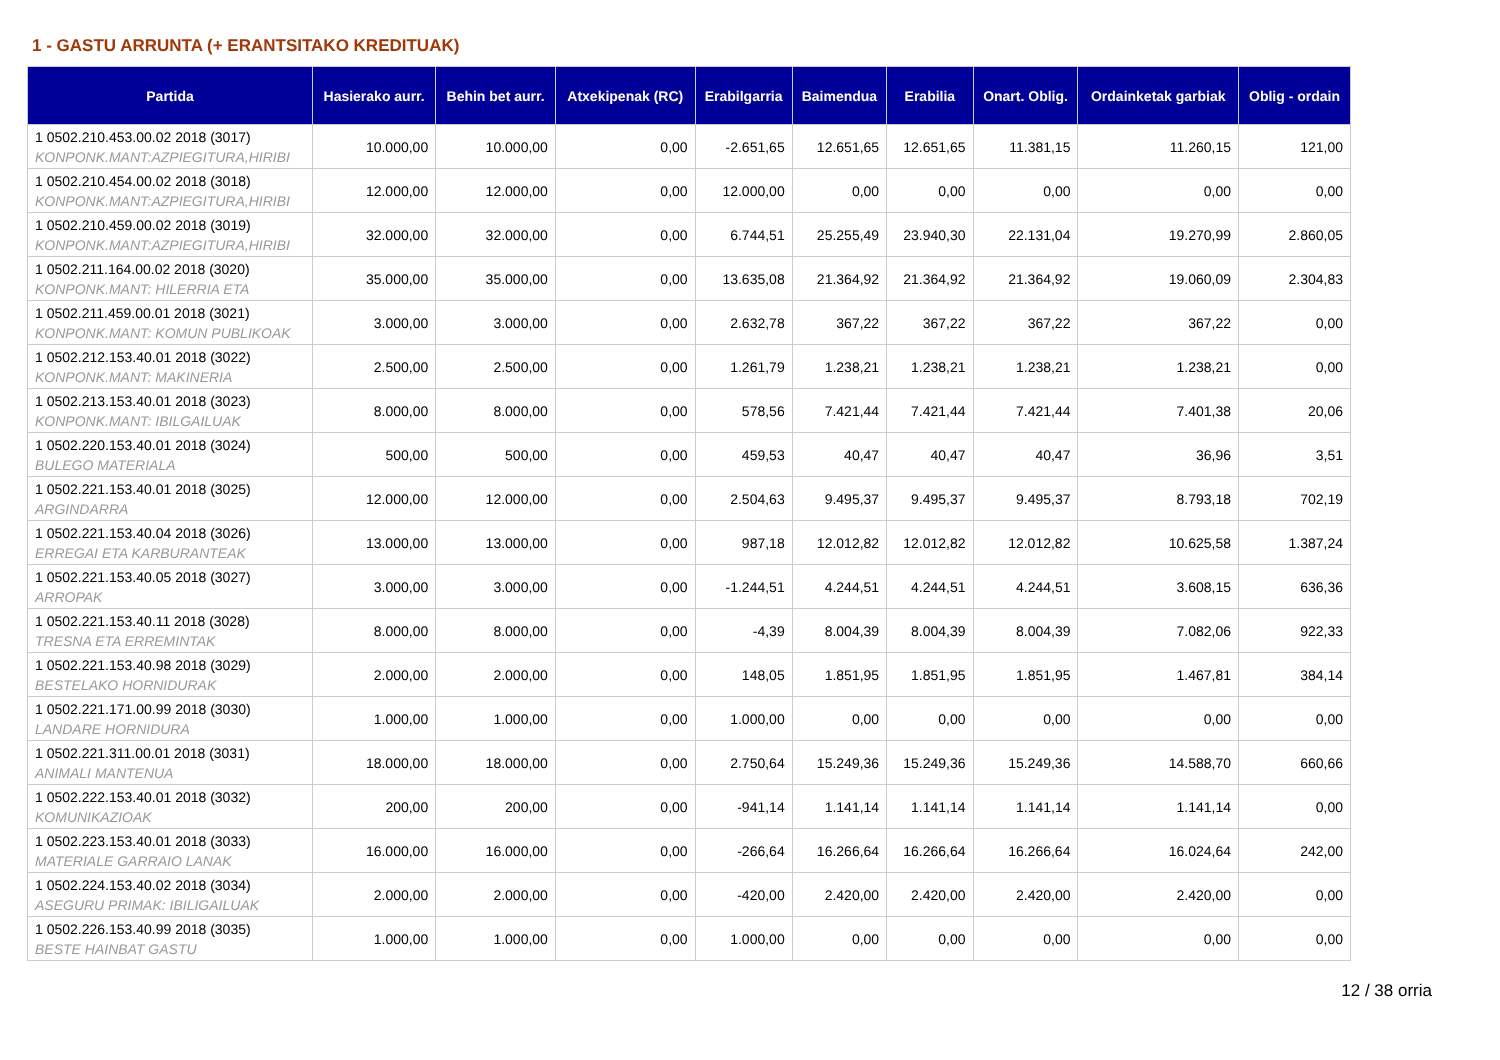1 - GASTU ARRUNTA (+ ERANTSITAKO KREDITUAK)
| Partida | Hasierako aurr. | Behin bet aurr. | Atxekipenak (RC) | Erabilgarria | Baimendua | Erabilia | Onart. Oblig. | Ordainketak garbiak | Oblig - ordain |
| --- | --- | --- | --- | --- | --- | --- | --- | --- | --- |
| 1 0502.210.453.00.02 2018 (3017) KONPONK.MANT:AZPIEGITURA,HIRIBI | 10.000,00 | 10.000,00 | 0,00 | -2.651,65 | 12.651,65 | 12.651,65 | 11.381,15 | 11.260,15 | 121,00 |
| 1 0502.210.454.00.02 2018 (3018) KONPONK.MANT:AZPIEGITURA,HIRIBI | 12.000,00 | 12.000,00 | 0,00 | 12.000,00 | 0,00 | 0,00 | 0,00 | 0,00 | 0,00 |
| 1 0502.210.459.00.02 2018 (3019) KONPONK.MANT:AZPIEGITURA,HIRIBI | 32.000,00 | 32.000,00 | 0,00 | 6.744,51 | 25.255,49 | 23.940,30 | 22.131,04 | 19.270,99 | 2.860,05 |
| 1 0502.211.164.00.02 2018 (3020) KONPONK.MANT: HILERRIA ETA | 35.000,00 | 35.000,00 | 0,00 | 13.635,08 | 21.364,92 | 21.364,92 | 21.364,92 | 19.060,09 | 2.304,83 |
| 1 0502.211.459.00.01 2018 (3021) KONPONK.MANT: KOMUN PUBLIKOAK | 3.000,00 | 3.000,00 | 0,00 | 2.632,78 | 367,22 | 367,22 | 367,22 | 367,22 | 0,00 |
| 1 0502.212.153.40.01 2018 (3022) KONPONK.MANT: MAKINERIA | 2.500,00 | 2.500,00 | 0,00 | 1.261,79 | 1.238,21 | 1.238,21 | 1.238,21 | 1.238,21 | 0,00 |
| 1 0502.213.153.40.01 2018 (3023) KONPONK.MANT: IBILGAILUAK | 8.000,00 | 8.000,00 | 0,00 | 578,56 | 7.421,44 | 7.421,44 | 7.421,44 | 7.401,38 | 20,06 |
| 1 0502.220.153.40.01 2018 (3024) BULEGO MATERIALA | 500,00 | 500,00 | 0,00 | 459,53 | 40,47 | 40,47 | 40,47 | 36,96 | 3,51 |
| 1 0502.221.153.40.01 2018 (3025) ARGINDARRA | 12.000,00 | 12.000,00 | 0,00 | 2.504,63 | 9.495,37 | 9.495,37 | 9.495,37 | 8.793,18 | 702,19 |
| 1 0502.221.153.40.04 2018 (3026) ERREGAI ETA KARBURANTEAK | 13.000,00 | 13.000,00 | 0,00 | 987,18 | 12.012,82 | 12.012,82 | 12.012,82 | 10.625,58 | 1.387,24 |
| 1 0502.221.153.40.05 2018 (3027) ARROPAK | 3.000,00 | 3.000,00 | 0,00 | -1.244,51 | 4.244,51 | 4.244,51 | 4.244,51 | 3.608,15 | 636,36 |
| 1 0502.221.153.40.11 2018 (3028) TRESNA ETA ERREMINTAK | 8.000,00 | 8.000,00 | 0,00 | -4,39 | 8.004,39 | 8.004,39 | 8.004,39 | 7.082,06 | 922,33 |
| 1 0502.221.153.40.98 2018 (3029) BESTELAKO HORNIDURAK | 2.000,00 | 2.000,00 | 0,00 | 148,05 | 1.851,95 | 1.851,95 | 1.851,95 | 1.467,81 | 384,14 |
| 1 0502.221.171.00.99 2018 (3030) LANDARE HORNIDURA | 1.000,00 | 1.000,00 | 0,00 | 1.000,00 | 0,00 | 0,00 | 0,00 | 0,00 | 0,00 |
| 1 0502.221.311.00.01 2018 (3031) ANIMALI MANTENUA | 18.000,00 | 18.000,00 | 0,00 | 2.750,64 | 15.249,36 | 15.249,36 | 15.249,36 | 14.588,70 | 660,66 |
| 1 0502.222.153.40.01 2018 (3032) KOMUNIKAZIOAK | 200,00 | 200,00 | 0,00 | -941,14 | 1.141,14 | 1.141,14 | 1.141,14 | 1.141,14 | 0,00 |
| 1 0502.223.153.40.01 2018 (3033) MATERIALE GARRAIO LANAK | 16.000,00 | 16.000,00 | 0,00 | -266,64 | 16.266,64 | 16.266,64 | 16.266,64 | 16.024,64 | 242,00 |
| 1 0502.224.153.40.02 2018 (3034) ASEGURU PRIMAK: IBILIGAILUAK | 2.000,00 | 2.000,00 | 0,00 | -420,00 | 2.420,00 | 2.420,00 | 2.420,00 | 2.420,00 | 0,00 |
| 1 0502.226.153.40.99 2018 (3035) BESTE HAINBAT GASTU | 1.000,00 | 1.000,00 | 0,00 | 1.000,00 | 0,00 | 0,00 | 0,00 | 0,00 | 0,00 |
12 / 38 orria